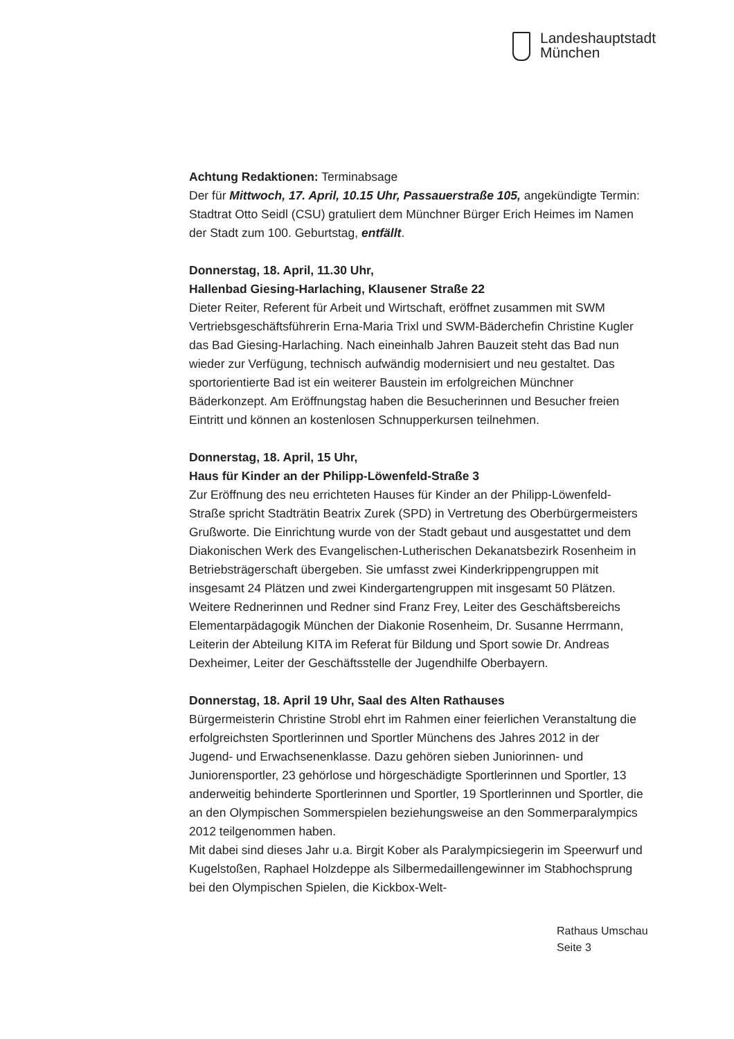Landeshauptstadt
München
Achtung Redaktionen: Terminabsage
Der für Mittwoch, 17. April, 10.15 Uhr, Passauerstraße 105, angekündigte Termin: Stadtrat Otto Seidl (CSU) gratuliert dem Münchner Bürger Erich Heimes im Namen der Stadt zum 100. Geburtstag, entfällt.
Donnerstag, 18. April, 11.30 Uhr,
Hallenbad Giesing-Harlaching, Klausener Straße 22
Dieter Reiter, Referent für Arbeit und Wirtschaft, eröffnet zusammen mit SWM Vertriebsgeschäftsführerin Erna-Maria Trixl und SWM-Bäderchefin Christine Kugler das Bad Giesing-Harlaching. Nach eineinhalb Jahren Bauzeit steht das Bad nun wieder zur Verfügung, technisch aufwändig modernisiert und neu gestaltet. Das sportorientierte Bad ist ein weiterer Baustein im erfolgreichen Münchner Bäderkonzept. Am Eröffnungstag haben die Besucherinnen und Besucher freien Eintritt und können an kostenlosen Schnupperkursen teilnehmen.
Donnerstag, 18. April, 15 Uhr,
Haus für Kinder an der Philipp-Löwenfeld-Straße 3
Zur Eröffnung des neu errichteten Hauses für Kinder an der Philipp-Löwenfeld-Straße spricht Stadträtin Beatrix Zurek (SPD) in Vertretung des Oberbürgermeisters Grußworte. Die Einrichtung wurde von der Stadt gebaut und ausgestattet und dem Diakonischen Werk des Evangelischen-Lutherischen Dekanatsbezirk Rosenheim in Betriebsträgerschaft übergeben. Sie umfasst zwei Kinderkrippengruppen mit insgesamt 24 Plätzen und zwei Kindergartengruppen mit insgesamt 50 Plätzen. Weitere Rednerinnen und Redner sind Franz Frey, Leiter des Geschäftsbereichs Elementarpädagogik München der Diakonie Rosenheim, Dr. Susanne Herrmann, Leiterin der Abteilung KITA im Referat für Bildung und Sport sowie Dr. Andreas Dexheimer, Leiter der Geschäftsstelle der Jugendhilfe Oberbayern.
Donnerstag, 18. April 19 Uhr, Saal des Alten Rathauses
Bürgermeisterin Christine Strobl ehrt im Rahmen einer feierlichen Veranstaltung die erfolgreichsten Sportlerinnen und Sportler Münchens des Jahres 2012 in der Jugend- und Erwachsenenklasse. Dazu gehören sieben Juniorinnen- und Juniorensportler, 23 gehörlose und hörgeschädigte Sportlerinnen und Sportler, 13 anderweitig behinderte Sportlerinnen und Sportler, 19 Sportlerinnen und Sportler, die an den Olympischen Sommerspielen beziehungsweise an den Sommerparalympics 2012 teilgenommen haben.
Mit dabei sind dieses Jahr u.a. Birgit Kober als Paralympicsiegerin im Speerwurf und Kugelstoßen, Raphael Holzdeppe als Silbermedaillengewinner im Stabhochsprung bei den Olympischen Spielen, die Kickbox-Welt-
Rathaus Umschau
Seite 3